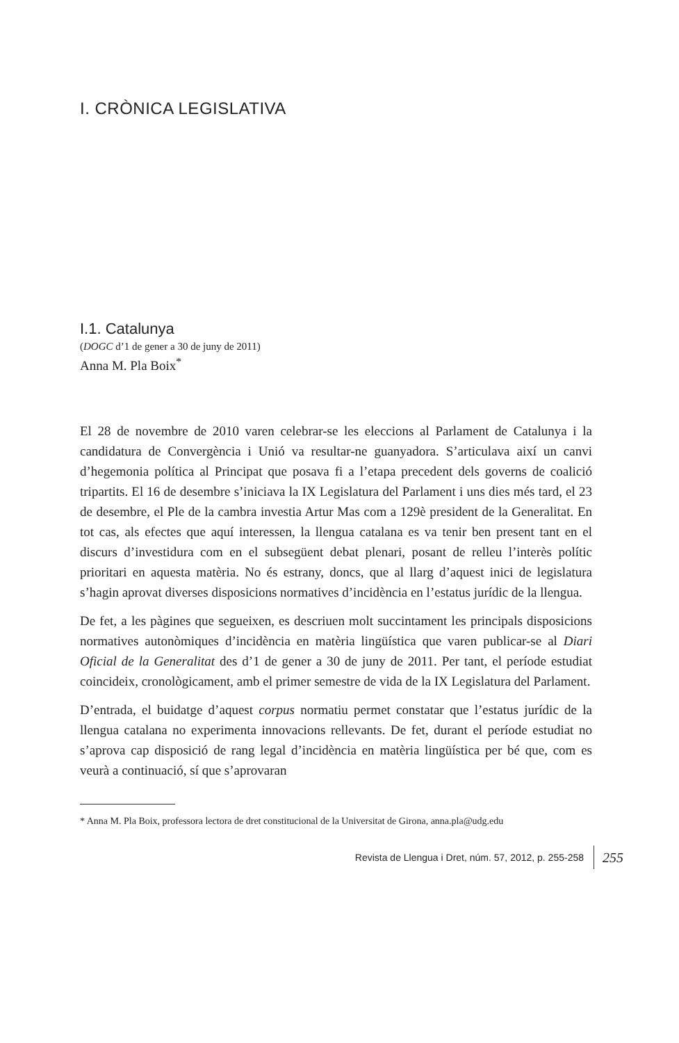I. CRÒNICA LEGISLATIVA
I.1. Catalunya
(DOGC d’1 de gener a 30 de juny de 2011)
Anna M. Pla Boix<sup>*</sup>
El 28 de novembre de 2010 varen celebrar-se les eleccions al Parlament de Catalunya i la candidatura de Convergència i Unió va resultar-ne guanyadora. S’articulava així un canvi d’hegemonia política al Principat que posava fi a l’etapa precedent dels governs de coalició tripartits. El 16 de desembre s’iniciava la IX Legislatura del Parlament i uns dies més tard, el 23 de desembre, el Ple de la cambra investia Artur Mas com a 129è president de la Generalitat. En tot cas, als efectes que aquí interessen, la llengua catalana es va tenir ben present tant en el discurs d’investidura com en el subsegüent debat plenari, posant de relleu l’interès polític prioritari en aquesta matèria. No és estrany, doncs, que al llarg d’aquest inici de legislatura s’hagin aprovat diverses disposicions normatives d’incidència en l’estatus jurídic de la llengua.
De fet, a les pàgines que segueixen, es descriuen molt succintament les principals disposicions normatives autonòmiques d’incidència en matèria lingüística que varen publicar-se al Diari Oficial de la Generalitat des d’1 de gener a 30 de juny de 2011. Per tant, el període estudiat coincideix, cronològicament, amb el primer semestre de vida de la IX Legislatura del Parlament.
D’entrada, el buidatge d’aquest corpus normatiu permet constatar que l’estatus jurídic de la llengua catalana no experimenta innovacions rellevants. De fet, durant el període estudiat no s’aprova cap disposició de rang legal d’incidència en matèria lingüística per bé que, com es veurà a continuació, sí que s’aprovaran
* Anna M. Pla Boix, professora lectora de dret constitucional de la Universitat de Girona, anna.pla@udg.edu
Revista de Llengua i Dret, núm. 57, 2012, p. 255-258 255